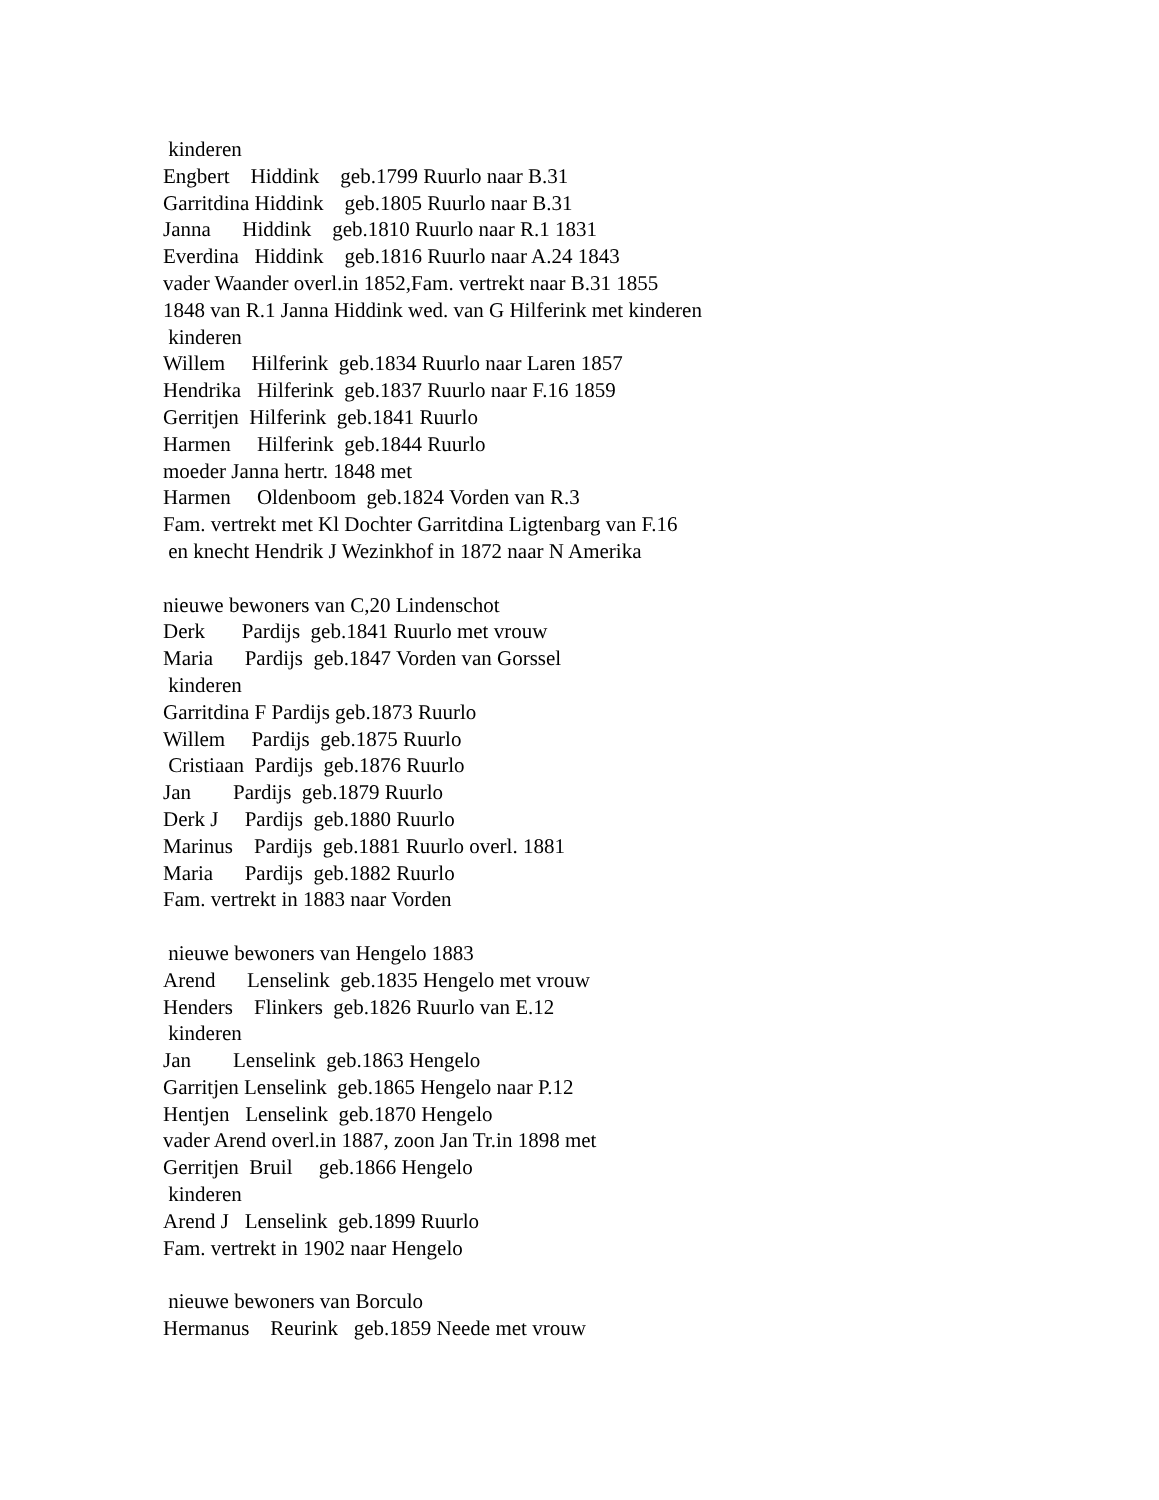kinderen Engbert Hiddink geb.1799 Ruurlo naar B.31 Garritdina Hiddink geb.1805 Ruurlo naar B.31 Janna Hiddink geb.1810 Ruurlo naar R.1 1831 Everdina Hiddink geb.1816 Ruurlo naar A.24 1843 vader Waander overl.in 1852,Fam. vertrekt naar B.31 1855 1848 van R.1 Janna Hiddink wed. van G Hilferink met kinderen kinderen Willem Hilferink geb.1834 Ruurlo naar Laren 1857 Hendrika Hilferink geb.1837 Ruurlo naar F.16 1859 Gerritjen Hilferink geb.1841 Ruurlo Harmen Hilferink geb.1844 Ruurlo moeder Janna hertr. 1848 met Harmen Oldenboom geb.1824 Vorden van R.3 Fam. vertrekt met Kl Dochter Garritdina Ligtenbarg van F.16 en knecht Hendrik J Wezinkhof in 1872 naar N Amerika nieuwe bewoners van C,20 Lindenschot Derk Pardijs geb.1841 Ruurlo met vrouw Maria Pardijs geb.1847 Vorden van Gorssel kinderen Garritdina F Pardijs geb.1873 Ruurlo Willem Pardijs geb.1875 Ruurlo Cristiaan Pardijs geb.1876 Ruurlo Jan Pardijs geb.1879 Ruurlo Derk J Pardijs geb.1880 Ruurlo Marinus Pardijs geb.1881 Ruurlo overl. 1881 Maria Pardijs geb.1882 Ruurlo Fam. vertrekt in 1883 naar Vorden nieuwe bewoners van Hengelo 1883 Arend Lenselink geb.1835 Hengelo met vrouw Henders Flinkers geb.1826 Ruurlo van E.12 kinderen Jan Lenselink geb.1863 Hengelo Garritjen Lenselink geb.1865 Hengelo naar P.12 Hentjen Lenselink geb.1870 Hengelo vader Arend overl.in 1887, zoon Jan Tr.in 1898 met Gerritjen Bruil geb.1866 Hengelo kinderen Arend J Lenselink geb.1899 Ruurlo Fam. vertrekt in 1902 naar Hengelo nieuwe bewoners van Borculo Hermanus Reurink geb.1859 Neede met vrouw